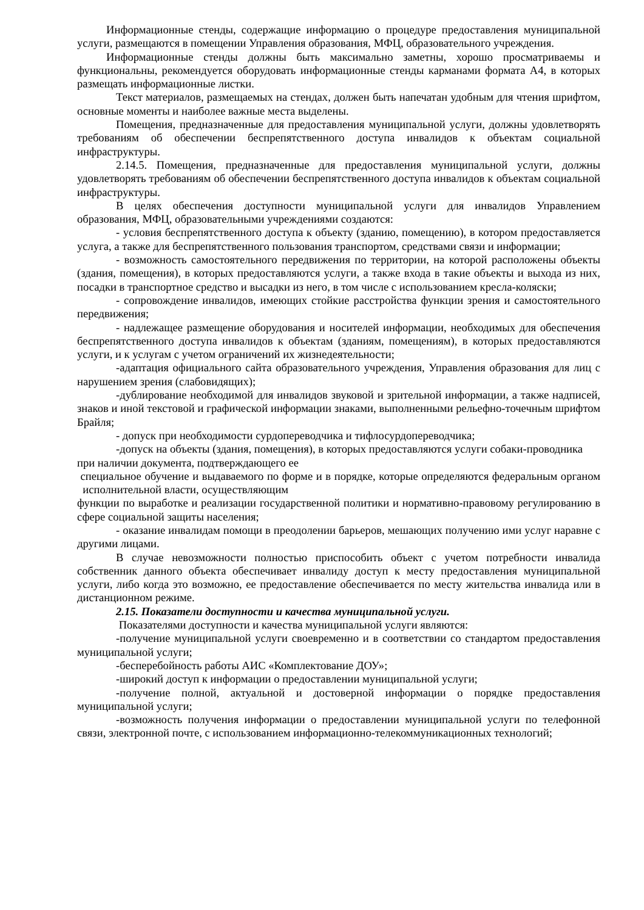Информационные стенды, содержащие информацию о процедуре предоставления муниципальной услуги, размещаются в помещении Управления образования, МФЦ, образовательного учреждения.
Информационные стенды должны быть максимально заметны, хорошо просматриваемы и функциональны, рекомендуется оборудовать информационные стенды карманами формата А4, в которых размещать информационные листки.
Текст материалов, размещаемых на стендах, должен быть напечатан удобным для чтения шрифтом, основные моменты и наиболее важные места выделены.
Помещения, предназначенные для предоставления муниципальной услуги, должны удовлетворять требованиям об обеспечении беспрепятственного доступа инвалидов к объектам социальной инфраструктуры.
2.14.5. Помещения, предназначенные для предоставления муниципальной услуги, должны удовлетворять требованиям об обеспечении беспрепятственного доступа инвалидов к объектам социальной инфраструктуры.
В целях обеспечения доступности муниципальной услуги для инвалидов Управлением образования, МФЦ, образовательными учреждениями создаются:
- условия беспрепятственного доступа к объекту (зданию, помещению), в котором предоставляется услуга, а также для беспрепятственного пользования транспортом, средствами связи и информации;
- возможность самостоятельного передвижения по территории, на которой расположены объекты (здания, помещения), в которых предоставляются услуги, а также входа в такие объекты и выхода из них, посадки в транспортное средство и высадки из него, в том числе с использованием кресла-коляски;
- сопровождение инвалидов, имеющих стойкие расстройства функции зрения и самостоятельного передвижения;
- надлежащее размещение оборудования и носителей информации, необходимых для обеспечения беспрепятственного доступа инвалидов к объектам (зданиям, помещениям), в которых предоставляются услуги, и к услугам с учетом ограничений их жизнедеятельности;
-адаптация официального сайта образовательного учреждения, Управления образования для лиц с нарушением зрения (слабовидящих);
-дублирование необходимой для инвалидов звуковой и зрительной информации, а также надписей, знаков и иной текстовой и графической информации знаками, выполненными рельефно-точечным шрифтом Брайля;
- допуск при необходимости сурдопереводчика и тифлосурдопереводчика;
-допуск на объекты (здания, помещения), в которых предоставляются услуги собаки-проводника при наличии документа, подтверждающего ее
специальное обучение и выдаваемого по форме и в порядке, которые определяются федеральным органом исполнительной власти, осуществляющим
функции по выработке и реализации государственной политики и нормативно-правовому регулированию в сфере социальной защиты населения;
- оказание инвалидам помощи в преодолении барьеров, мешающих получению ими услуг наравне с другими лицами.
В случае невозможности полностью приспособить объект с учетом потребности инвалида собственник данного объекта обеспечивает инвалиду доступ к месту предоставления муниципальной услуги, либо когда это возможно, ее предоставление обеспечивается по месту жительства инвалида или в дистанционном режиме.
2.15. Показатели доступности и качества муниципальной услуги.
Показателями доступности и качества муниципальной услуги являются:
-получение муниципальной услуги своевременно и в соответствии со стандартом предоставления муниципальной услуги;
-бесперебойность работы АИС «Комплектование ДОУ»;
-широкий доступ к информации о предоставлении муниципальной услуги;
-получение полной, актуальной и достоверной информации о порядке предоставления муниципальной услуги;
-возможность получения информации о предоставлении муниципальной услуги по телефонной связи, электронной почте, с использованием информационно-телекоммуникационных технологий;